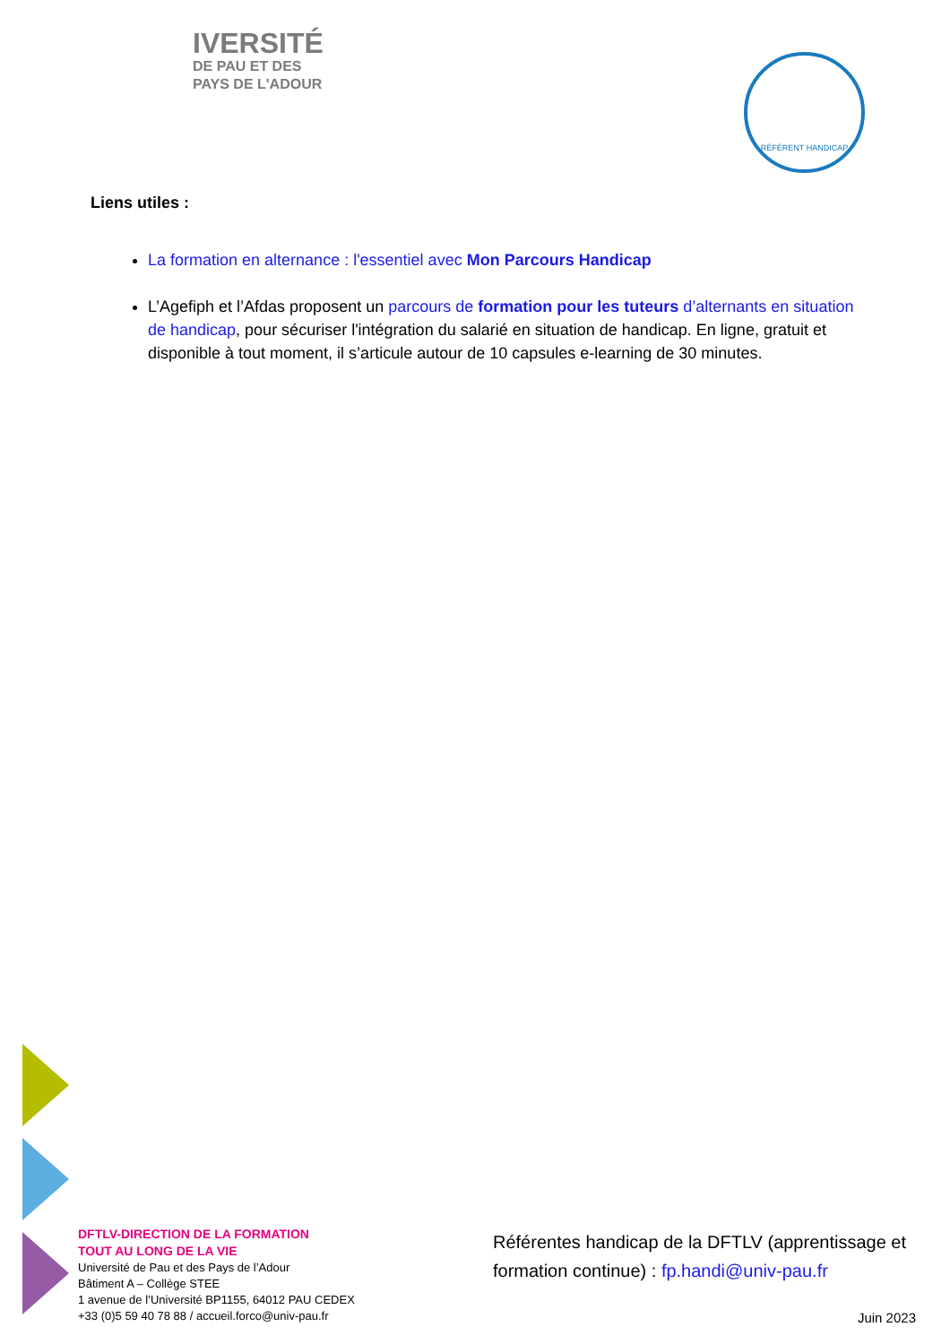IVERSITÉ
DE PAU ET DES
PAYS DE L'ADOUR
RÉFÉRENT HANDICAP
Liens utiles :
La formation en alternance : l'essentiel avec Mon Parcours Handicap
L’Agefiph et l’Afdas proposent un parcours de formation pour les tuteurs d’alternants en situation de handicap, pour sécuriser l'intégration du salarié en situation de handicap. En ligne, gratuit et disponible à tout moment, il s’articule autour de 10 capsules e-learning de 30 minutes.
DFTLV-DIRECTION DE LA FORMATION
TOUT AU LONG DE LA VIE
Université de Pau et des Pays de l’Adour
Bâtiment A – Collège STEE
1 avenue de l’Université BP1155, 64012 PAU CEDEX
+33 (0)5 59 40 78 88 / accueil.forco@univ-pau.fr
Référentes handicap de la DFTLV (apprentissage et formation continue) : fp.handi@univ-pau.fr
Juin 2023